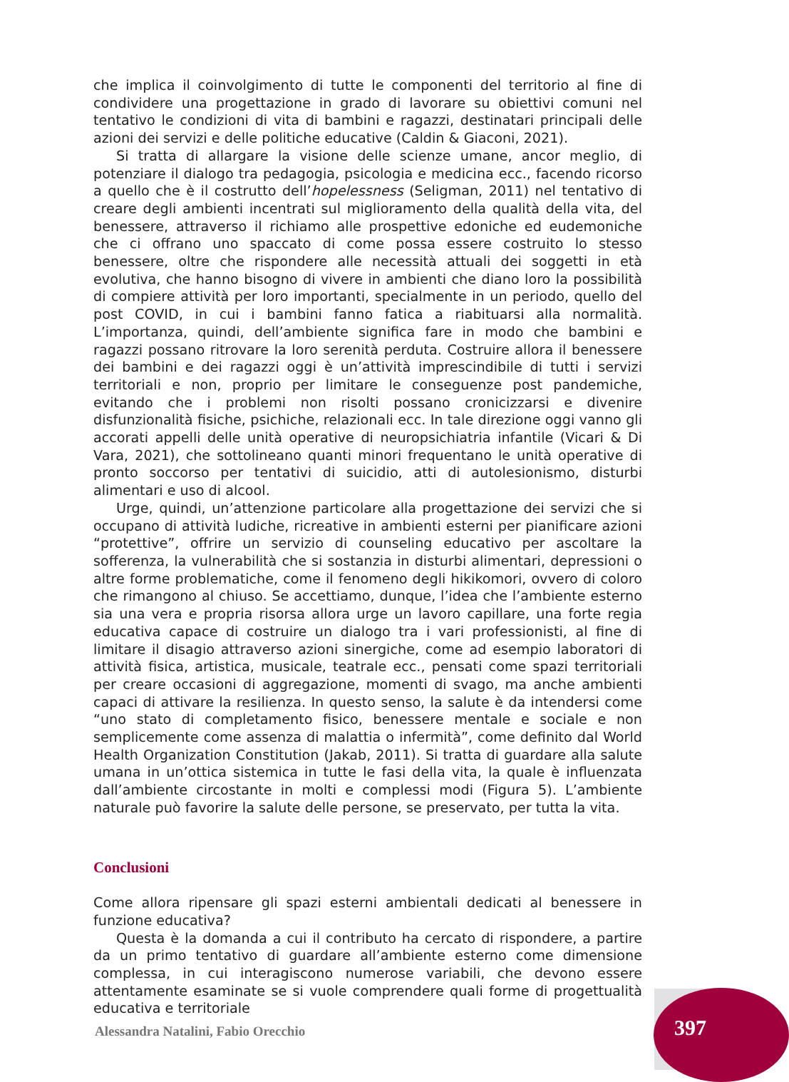che implica il coinvolgimento di tutte le componenti del territorio al fine di condividere una progettazione in grado di lavorare su obiettivi comuni nel tentativo le condizioni di vita di bambini e ragazzi, destinatari principali delle azioni dei servizi e delle politiche educative (Caldin & Giaconi, 2021).
Si tratta di allargare la visione delle scienze umane, ancor meglio, di potenziare il dialogo tra pedagogia, psicologia e medicina ecc., facendo ricorso a quello che è il costrutto dell’hopelessness (Seligman, 2011) nel tentativo di creare degli ambienti incentrati sul miglioramento della qualità della vita, del benessere, attraverso il richiamo alle prospettive edoniche ed eudemoniche che ci offrano uno spaccato di come possa essere costruito lo stesso benessere, oltre che rispondere alle necessità attuali dei soggetti in età evolutiva, che hanno bisogno di vivere in ambienti che diano loro la possibilità di compiere attività per loro importanti, specialmente in un periodo, quello del post COVID, in cui i bambini fanno fatica a riabituarsi alla normalità. L’importanza, quindi, dell’ambiente significa fare in modo che bambini e ragazzi possano ritrovare la loro serenità perduta. Costruire allora il benessere dei bambini e dei ragazzi oggi è un’attività imprescindibile di tutti i servizi territoriali e non, proprio per limitare le conseguenze post pandemiche, evitando che i problemi non risolti possano cronicizzarsi e divenire disfunzionalità fisiche, psichiche, relazionali ecc. In tale direzione oggi vanno gli accorati appelli delle unità operative di neuropsichiatria infantile (Vicari & Di Vara, 2021), che sottolineano quanti minori frequentano le unità operative di pronto soccorso per tentativi di suicidio, atti di autolesionismo, disturbi alimentari e uso di alcool.
Urge, quindi, un’attenzione particolare alla progettazione dei servizi che si occupano di attività ludiche, ricreative in ambienti esterni per pianificare azioni “protettive”, offrire un servizio di counseling educativo per ascoltare la sofferenza, la vulnerabilità che si sostanzia in disturbi alimentari, depressioni o altre forme problematiche, come il fenomeno degli hikikomori, ovvero di coloro che rimangono al chiuso. Se accettiamo, dunque, l’idea che l’ambiente esterno sia una vera e propria risorsa allora urge un lavoro capillare, una forte regia educativa capace di costruire un dialogo tra i vari professionisti, al fine di limitare il disagio attraverso azioni sinergiche, come ad esempio laboratori di attività fisica, artistica, musicale, teatrale ecc., pensati come spazi territoriali per creare occasioni di aggregazione, momenti di svago, ma anche ambienti capaci di attivare la resilienza. In questo senso, la salute è da intendersi come “uno stato di completamento fisico, benessere mentale e sociale e non semplicemente come assenza di malattia o infermità”, come definito dal World Health Organization Constitution (Jakab, 2011). Si tratta di guardare alla salute umana in un’ottica sistemica in tutte le fasi della vita, la quale è influenzata dall’ambiente circostante in molti e complessi modi (Figura 5). L’ambiente naturale può favorire la salute delle persone, se preservato, per tutta la vita.
Conclusioni
Come allora ripensare gli spazi esterni ambientali dedicati al benessere in funzione educativa?
Questa è la domanda a cui il contributo ha cercato di rispondere, a partire da un primo tentativo di guardare all’ambiente esterno come dimensione complessa, in cui interagiscono numerose variabili, che devono essere attentamente esaminate se si vuole comprendere quali forme di progettualità educativa e territoriale
Alessandra Natalini, Fabio Orecchio
397